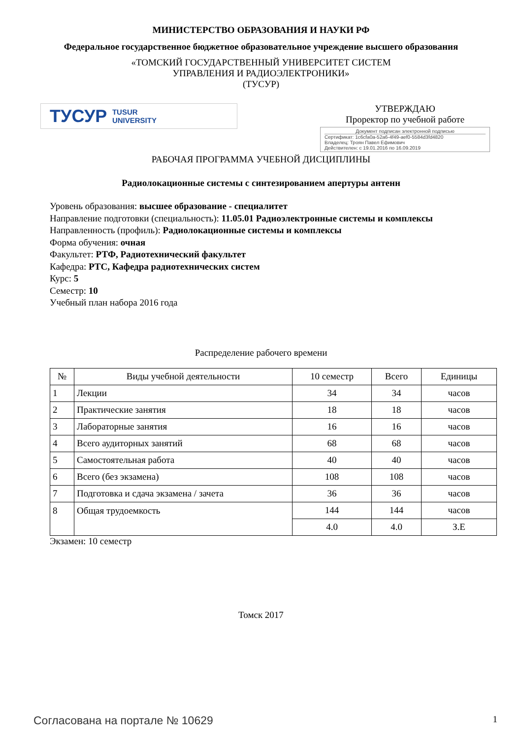МИНИСТЕРСТВО ОБРАЗОВАНИЯ И НАУКИ РФ
Федеральное государственное бюджетное образовательное учреждение высшего образования
«ТОМСКИЙ ГОСУДАРСТВЕННЫЙ УНИВЕРСИТЕТ СИСТЕМ
УПРАВЛЕНИЯ И РАДИОЭЛЕКТРОНИКИ»
(ТУСУР)
ТУСУР TUSUR
UNIVERSITY
УТВЕРЖДАЮ
Проректор по учебной работе
Документ подписан электронной подписью
Сертификат: 1c6cfa0a-52a6-4f49-aef0-5584d3fd4820
Владелец: Троян Павел Ефимович
Действителен: с 19.01.2016 по 16.09.2019
РАБОЧАЯ ПРОГРАММА УЧЕБНОЙ ДИСЦИПЛИНЫ
Радиолокационные системы с синтезированием апертуры антенн
Уровень образования: высшее образование - специалитет
Направление подготовки (специальность): 11.05.01 Радиоэлектронные системы и комплексы
Направленность (профиль): Радиолокационные системы и комплексы
Форма обучения: очная
Факультет: РТФ, Радиотехнический факультет
Кафедра: РТС, Кафедра радиотехнических систем
Курс: 5
Семестр: 10
Учебный план набора 2016 года
Распределение рабочего времени
| № | Виды учебной деятельности | 10 семестр | Всего | Единицы |
| --- | --- | --- | --- | --- |
| 1 | Лекции | 34 | 34 | часов |
| 2 | Практические занятия | 18 | 18 | часов |
| 3 | Лабораторные занятия | 16 | 16 | часов |
| 4 | Всего аудиторных занятий | 68 | 68 | часов |
| 5 | Самостоятельная работа | 40 | 40 | часов |
| 6 | Всего (без экзамена) | 108 | 108 | часов |
| 7 | Подготовка и сдача экзамена / зачета | 36 | 36 | часов |
| 8 | Общая трудоемкость | 144 | 144 | часов |
| | | 4.0 | 4.0 | З.Е |
Экзамен: 10 семестр
Томск 2017
Согласована на портале № 10629 1